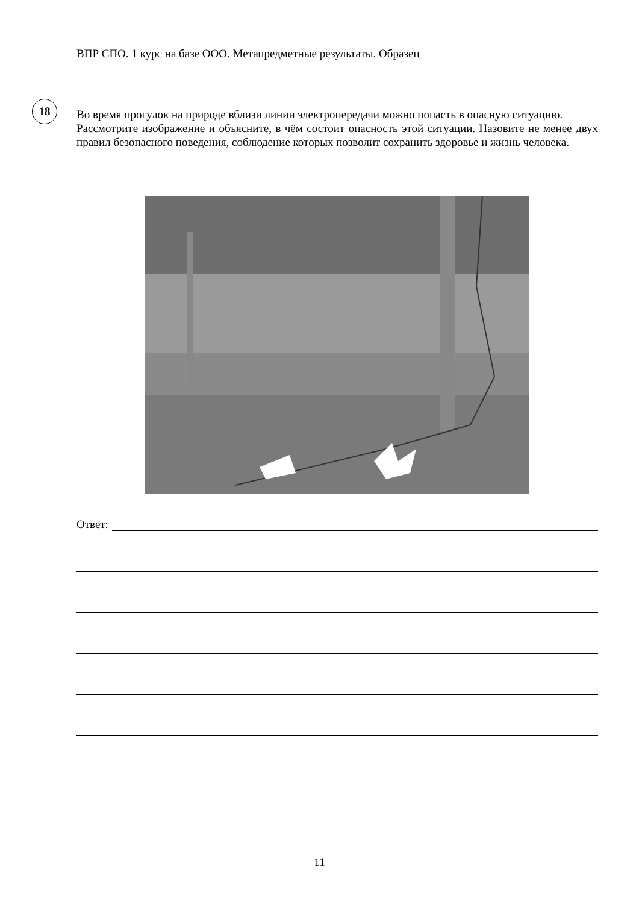ВПР СПО. 1 курс на базе ООО. Метапредметные результаты. Образец
18
Во время прогулок на природе вблизи линии электропередачи можно попасть в опасную ситуацию.
Рассмотрите изображение и объясните, в чём состоит опасность этой ситуации. Назовите не менее двух правил безопасного поведения, соблюдение которых позволит сохранить здоровье и жизнь человека.
Ответ:
11